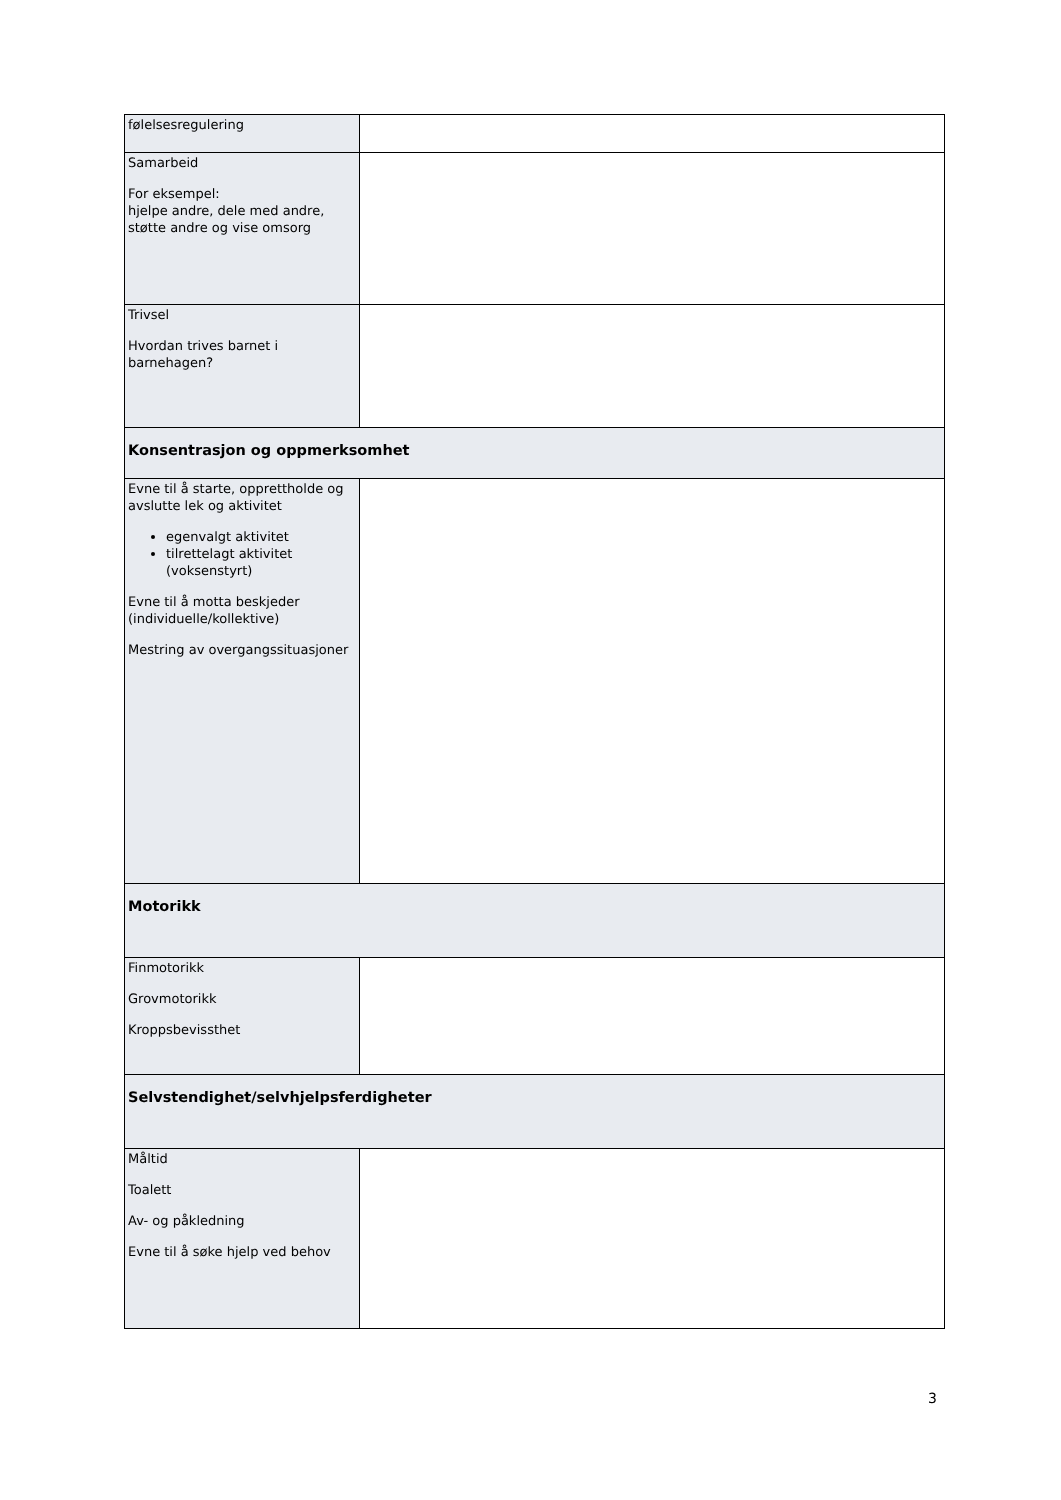| følelsesregulering | |
| Samarbeid For eksempel: hjelpe andre, dele med andre, støtte andre og vise omsorg | |
| Trivsel Hvordan trives barnet i barnehagen? | |
| Konsentrasjon og oppmerksomhet | |
| Evne til å starte, opprettholde og avslutte lek og aktivitet egenvalgt aktivitet tilrettelagt aktivitet (voksenstyrt) Evne til å motta beskjeder (individuelle/kollektive) Mestring av overgangssituasjoner | |
| Motorikk | |
| Finmotorikk Grovmotorikk Kroppsbevissthet | |
| Selvstendighet/selvhjelpsferdigheter | |
| Måltid Toalett Av- og påkledning Evne til å søke hjelp ved behov | |
3